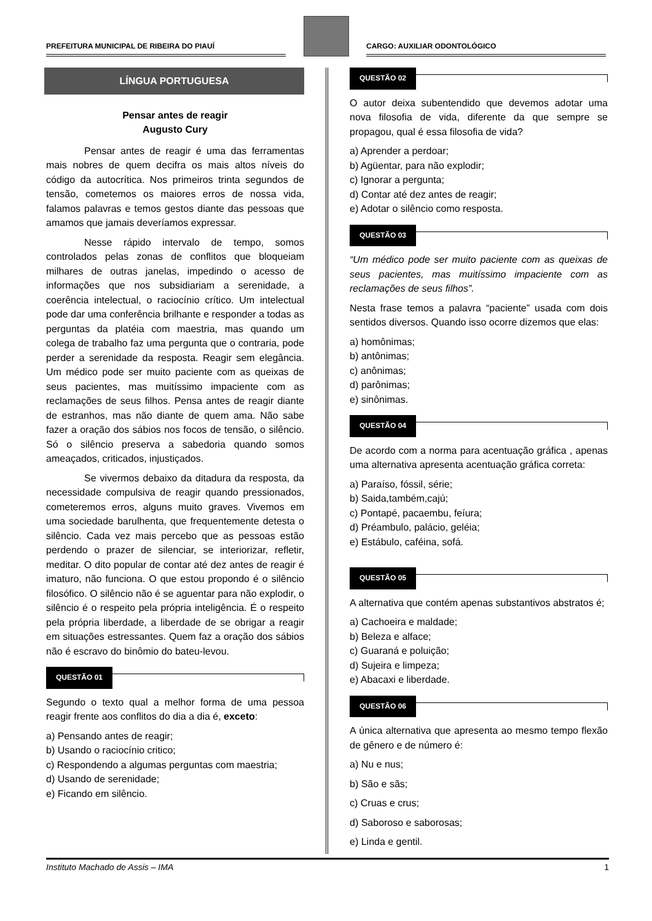PREFEITURA MUNICIPAL DE RIBEIRA DO PIAUÍ
CARGO: AUXILIAR ODONTOLÓGICO
LÍNGUA PORTUGUESA
Pensar antes de reagir
Augusto Cury
Pensar antes de reagir é uma das ferramentas mais nobres de quem decifra os mais altos níveis do código da autocrítica. Nos primeiros trinta segundos de tensão, cometemos os maiores erros de nossa vida, falamos palavras e temos gestos diante das pessoas que amamos que jamais deveríamos expressar.
Nesse rápido intervalo de tempo, somos controlados pelas zonas de conflitos que bloqueiam milhares de outras janelas, impedindo o acesso de informações que nos subsidiariam a serenidade, a coerência intelectual, o raciocínio crítico. Um intelectual pode dar uma conferência brilhante e responder a todas as perguntas da platéia com maestria, mas quando um colega de trabalho faz uma pergunta que o contraria, pode perder a serenidade da resposta. Reagir sem elegância. Um médico pode ser muito paciente com as queixas de seus pacientes, mas muitíssimo impaciente com as reclamações de seus filhos. Pensa antes de reagir diante de estranhos, mas não diante de quem ama. Não sabe fazer a oração dos sábios nos focos de tensão, o silêncio. Só o silêncio preserva a sabedoria quando somos ameaçados, criticados, injustiçados.
Se vivermos debaixo da ditadura da resposta, da necessidade compulsiva de reagir quando pressionados, cometeremos erros, alguns muito graves. Vivemos em uma sociedade barulhenta, que frequentemente detesta o silêncio. Cada vez mais percebo que as pessoas estão perdendo o prazer de silenciar, se interiorizar, refletir, meditar. O dito popular de contar até dez antes de reagir é imaturo, não funciona. O que estou propondo é o silêncio filosófico. O silêncio não é se aguentar para não explodir, o silêncio é o respeito pela própria inteligência. É o respeito pela própria liberdade, a liberdade de se obrigar a reagir em situações estressantes. Quem faz a oração dos sábios não é escravo do binômio do bateu-levou.
QUESTÃO 01
Segundo o texto qual a melhor forma de uma pessoa reagir frente aos conflitos do dia a dia é, exceto:
a) Pensando antes de reagir;
b) Usando o raciocínio critico;
c) Respondendo a algumas perguntas com maestria;
d) Usando de serenidade;
e) Ficando em silêncio.
QUESTÃO 02
O autor deixa subentendido que devemos adotar uma nova filosofia de vida, diferente da que sempre se propagou, qual é essa filosofia de vida?
a) Aprender a perdoar;
b) Agüentar, para não explodir;
c) Ignorar a pergunta;
d) Contar até dez antes de reagir;
e) Adotar o silêncio como resposta.
QUESTÃO 03
“Um médico pode ser muito paciente com as queixas de seus pacientes, mas muitíssimo impaciente com as reclamações de seus filhos”.
Nesta frase temos a palavra “paciente” usada com dois sentidos diversos. Quando isso ocorre dizemos que elas:
a) homônimas;
b) antônimas;
c) anônimas;
d) parônimas;
e) sinônimas.
QUESTÃO 04
De acordo com a norma para acentuação gráfica , apenas uma alternativa apresenta acentuação gráfica correta:
a) Paraíso, fóssil, série;
b) Saida,também,cajú;
c) Pontapé, pacaembu, feíura;
d) Préambulo, palácio, geléia;
e) Estábulo, caféina, sofá.
QUESTÃO 05
A alternativa que contém apenas substantivos abstratos é;
a) Cachoeira e maldade;
b) Beleza e alface;
c) Guaraná e poluição;
d) Sujeira e limpeza;
e) Abacaxi e liberdade.
QUESTÃO 06
A única alternativa que apresenta ao mesmo tempo flexão de gênero e de número é:
a) Nu e nus;
b) São e sãs;
c) Cruas e crus;
d) Saboroso e saborosas;
e) Linda e gentil.
Instituto Machado de Assis – IMA 1